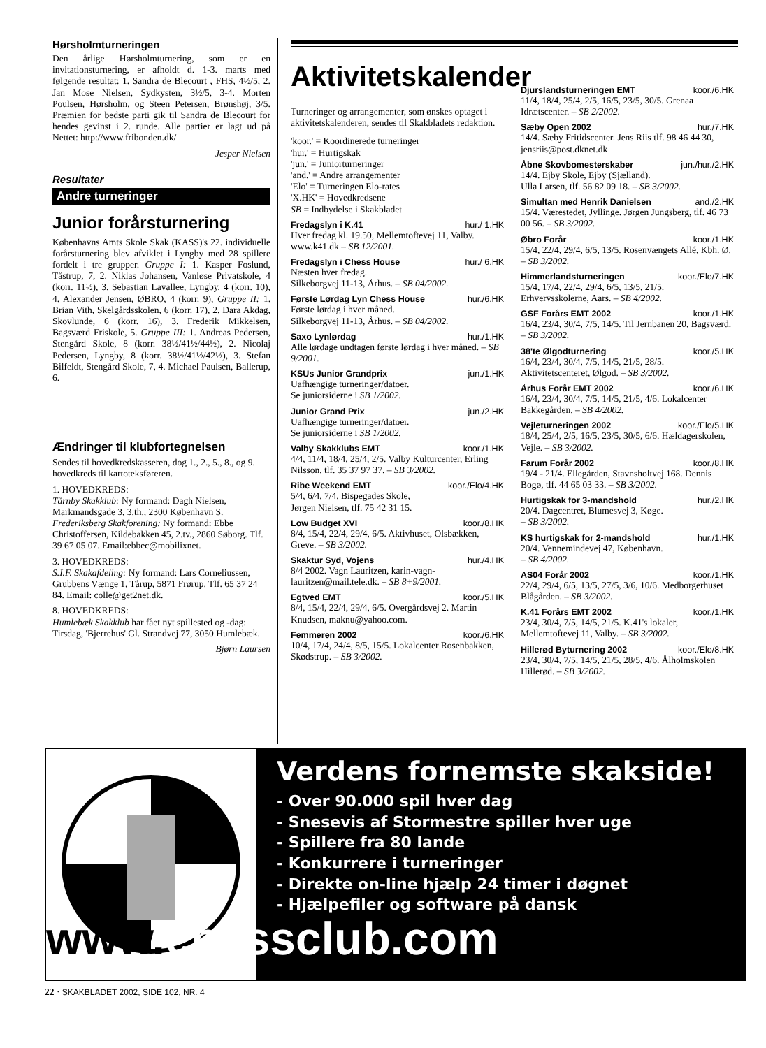Hørsholmturneringen
Den årlige Hørsholmturnering, som er en invitationsturnering, er afholdt d. 1-3. marts med følgende resultat: 1. Sandra de Blecourt , FHS, 4½/5, 2. Jan Mose Nielsen, Sydkysten, 3½/5, 3-4. Morten Poulsen, Hørsholm, og Steen Petersen, Brønshøj, 3/5. Præmien for bedste parti gik til Sandra de Blecourt for hendes gevinst i 2. runde. Alle partier er lagt ud på Nettet: http://www.fribonden.dk/
Jesper Nielsen
Resultater
Andre turneringer
Junior forårsturnering
Københavns Amts Skole Skak (KASS)'s 22. individuelle forårsturnering blev afviklet i Lyngby med 28 spillere fordelt i tre grupper. Gruppe I: 1. Kasper Foslund, Tåstrup, 7, 2. Niklas Johansen, Vanløse Privatskole, 4 (korr. 11½), 3. Sebastian Lavallee, Lyngby, 4 (korr. 10), 4. Alexander Jensen, ØBRO, 4 (korr. 9), Gruppe II: 1. Brian Vith, Skelgårdsskolen, 6 (korr. 17), 2. Dara Akdag, Skovlunde, 6 (korr. 16), 3. Frederik Mikkelsen, Bagsværd Friskole, 5. Gruppe III: 1. Andreas Pedersen, Stengård Skole, 8 (korr. 38½/41½/44½), 2. Nicolaj Pedersen, Lyngby, 8 (korr. 38½/41½/42½), 3. Stefan Bilfeldt, Stengård Skole, 7, 4. Michael Paulsen, Ballerup, 6.
Ændringer til klubfortegnelsen
Sendes til hovedkredskasseren, dog 1., 2., 5., 8., og 9. hovedkreds til kartoteksføreren.
1. HOVEDKREDS:
Tårnby Skakklub: Ny formand: Dagh Nielsen, Markmandsgade 3, 3.th., 2300 København S. Frederiksberg Skakforening: Ny formand: Ebbe Christoffersen, Kildebakken 45, 2.tv., 2860 Søborg. Tlf. 39 67 05 07. Email:ebbec@mobilixnet.
3. HOVEDKREDS:
S.I.F. Skakafdeling: Ny formand: Lars Corneliussen, Grubbens Vænge 1, Tårup, 5871 Frørup. Tlf. 65 37 24 84. Email: colle@get2net.dk.
8. HOVEDKREDS:
Humlebæk Skakklub har fået nyt spillested og -dag: Tirsdag, 'Bjerrehus' Gl. Strandvej 77, 3050 Humlebæk.
Bjørn Laursen
Aktivitetskalender
Turneringer og arrangementer, som ønskes optaget i aktivitetskalenderen, sendes til Skakbladets redaktion.
'koor.' = Koordinerede turneringer
'hur.' = Hurtigskak
'jun.' = Juniorturneringer
'and.' = Andre arrangementer
'Elo' = Turneringen Elo-rates
'X.HK' = Hovedkredsene
SB = Indbydelse i Skakbladet
Fredagslyn i K.41 hur./ 1.HK
Hver fredag kl. 19.50, Mellemtoftevej 11, Valby. www.k41.dk – SB 12/2001.
Fredagslyn i Chess House hur./ 6.HK
Næsten hver fredag.
Silkeborgvej 11-13, Århus. – SB 04/2002.
Første Lørdag Lyn Chess House hur./6.HK
Første lørdag i hver måned.
Silkeborgvej 11-13, Århus. – SB 04/2002.
Saxo Lynlørdag hur./1.HK
Alle lørdage undtagen første lørdag i hver måned. – SB 9/2001.
KSUs Junior Grandprix jun./1.HK
Uafhængige turneringer/datoer.
Se juniorsiderne i SB 1/2002.
Junior Grand Prix jun./2.HK
Uafhængige turneringer/datoer.
Se juniorsiderne i SB 1/2002.
Valby Skakklubs EMT koor./1.HK
4/4, 11/4, 18/4, 25/4, 2/5. Valby Kulturcenter, Erling Nilsson, tlf. 35 37 97 37. – SB 3/2002.
Ribe Weekend EMT koor./Elo/4.HK
5/4, 6/4, 7/4. Bispegades Skole,
Jørgen Nielsen, tlf. 75 42 31 15.
Low Budget XVI koor./8.HK
8/4, 15/4, 22/4, 29/4, 6/5. Aktivhuset, Olsbækken, Greve. – SB 3/2002.
Skaktur Syd, Vojens hur./4.HK
8/4 2002. Vagn Lauritzen, karin-vagn-lauritzen@mail.tele.dk. – SB 8+9/2001.
Egtved EMT koor./5.HK
8/4, 15/4, 22/4, 29/4, 6/5. Overgårdsvej 2. Martin Knudsen, maknu@yahoo.com.
Femmeren 2002 koor./6.HK
10/4, 17/4, 24/4, 8/5, 15/5. Lokalcenter Rosenbakken, Skødstrup. – SB 3/2002.
Djurslandsturneringen EMT koor./6.HK
11/4, 18/4, 25/4, 2/5, 16/5, 23/5, 30/5. Grenaa Idrætscenter. – SB 2/2002.
Sæby Open 2002 hur./7.HK
14/4. Sæby Fritidscenter. Jens Riis tlf. 98 46 44 30, jensriis@post.dknet.dk
Åbne Skovbomesterskaber jun./hur./2.HK
14/4. Ejby Skole, Ejby (Sjælland).
Ulla Larsen, tlf. 56 82 09 18. – SB 3/2002.
Simultan med Henrik Danielsen and./2.HK
15/4. Værestedet, Jyllinge. Jørgen Jungsberg, tlf. 46 73 00 56. – SB 3/2002.
Øbro Forår koor./1.HK
15/4, 22/4, 29/4, 6/5, 13/5. Rosenvængets Allé, Kbh. Ø. – SB 3/2002.
Himmerlandsturneringen koor./Elo/7.HK
15/4, 17/4, 22/4, 29/4, 6/5, 13/5, 21/5. Erhvervsskolerne, Aars. – SB 4/2002.
GSF Forårs EMT 2002 koor./1.HK
16/4, 23/4, 30/4, 7/5, 14/5. Til Jernbanen 20, Bagsværd. – SB 3/2002.
38'te Ølgodturnering koor./5.HK
16/4, 23/4, 30/4, 7/5, 14/5, 21/5, 28/5. Aktivitetscenteret, Ølgod. – SB 3/2002.
Århus Forår EMT 2002 koor./6.HK
16/4, 23/4, 30/4, 7/5, 14/5, 21/5, 4/6. Lokalcenter Bakkegården. – SB 4/2002.
Vejleturneringen 2002 koor./Elo/5.HK
18/4, 25/4, 2/5, 16/5, 23/5, 30/5, 6/6. Hældagerskolen, Vejle. – SB 3/2002.
Farum Forår 2002 koor./8.HK
19/4 - 21/4. Ellegården, Stavnsholtvej 168. Dennis Bogø, tlf. 44 65 03 33. – SB 3/2002.
Hurtigskak for 3-mandshold hur./2.HK
20/4. Dagcentret, Blumesvej 3, Køge.
– SB 3/2002.
KS hurtigskak for 2-mandshold hur./1.HK
20/4. Vennemindevej 47, København.
– SB 4/2002.
AS04 Forår 2002 koor./1.HK
22/4, 29/4, 6/5, 13/5, 27/5, 3/6, 10/6. Medborgerhuset Blågården. – SB 3/2002.
K.41 Forårs EMT 2002 koor./1.HK
23/4, 30/4, 7/5, 14/5, 21/5. K.41's lokaler, Mellemtoftevej 11, Valby. – SB 3/2002.
Hillerød Byturnering 2002 koor./Elo/8.HK
23/4, 30/4, 7/5, 14/5, 21/5, 28/5, 4/6. Ålholmskolen Hillerød. – SB 3/2002.
Verdens fornemste skakside!
- Over 90.000 spil hver dag
- Snesevis af Stormestre spiller hver uge
- Spillere fra 80 lande
- Konkurrere i turneringer
- Direkte on-line hjælp 24 timer i døgnet
- Hjælpefiler og software på dansk
www. chessclub.com
22 · SKAKBLADET 2002, SIDE 102, NR. 4